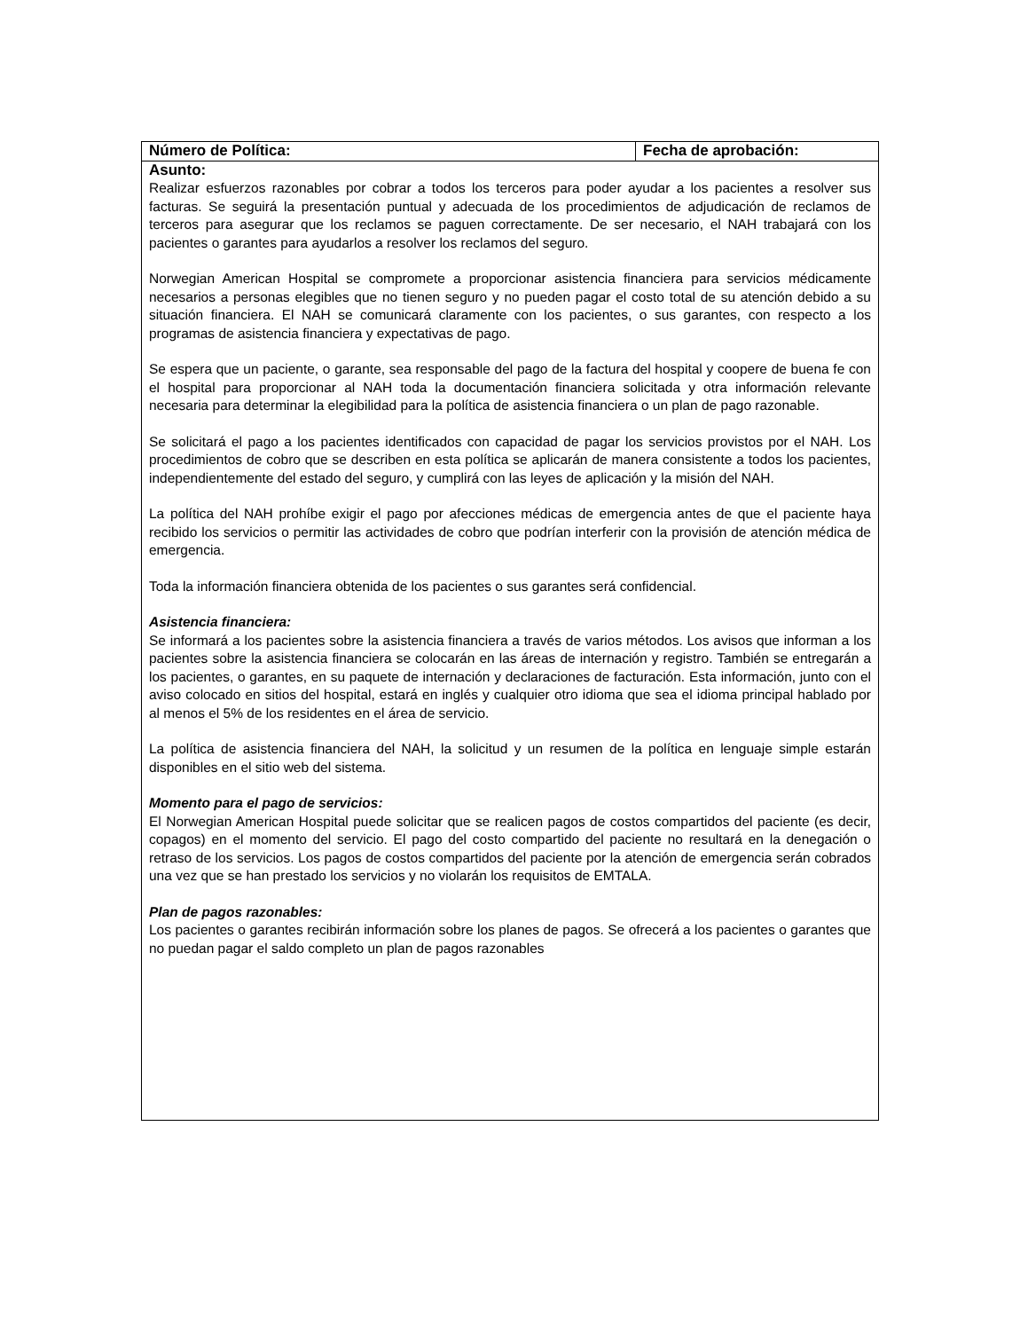| Número de Política: | Fecha de aprobación: |
| Asunto: | |
| Realizar esfuerzos razonables por cobrar a todos los terceros para poder ayudar a los pacientes a resolver sus facturas. Se seguirá la presentación puntual y adecuada de los procedimientos de adjudicación de reclamos de terceros para asegurar que los reclamos se paguen correctamente. De ser necesario, el NAH trabajará con los pacientes o garantes para ayudarlos a resolver los reclamos del seguro. Norwegian American Hospital se compromete a proporcionar asistencia financiera para servicios médicamente necesarios a personas elegibles que no tienen seguro y no pueden pagar el costo total de su atención debido a su situación financiera. El NAH se comunicará claramente con los pacientes, o sus garantes, con respecto a los programas de asistencia financiera y expectativas de pago. Se espera que un paciente, o garante, sea responsable del pago de la factura del hospital y coopere de buena fe con el hospital para proporcionar al NAH toda la documentación financiera solicitada y otra información relevante necesaria para determinar la elegibilidad para la política de asistencia financiera o un plan de pago razonable. Se solicitará el pago a los pacientes identificados con capacidad de pagar los servicios provistos por el NAH. Los procedimientos de cobro que se describen en esta política se aplicarán de manera consistente a todos los pacientes, independientemente del estado del seguro, y cumplirá con las leyes de aplicación y la misión del NAH. La política del NAH prohíbe exigir el pago por afecciones médicas de emergencia antes de que el paciente haya recibido los servicios o permitir las actividades de cobro que podrían interferir con la provisión de atención médica de emergencia. Toda la información financiera obtenida de los pacientes o sus garantes será confidencial. Asistencia financiera: Se informará a los pacientes sobre la asistencia financiera a través de varios métodos. Los avisos que informan a los pacientes sobre la asistencia financiera se colocarán en las áreas de internación y registro. También se entregarán a los pacientes, o garantes, en su paquete de internación y declaraciones de facturación. Esta información, junto con el aviso colocado en sitios del hospital, estará en inglés y cualquier otro idioma que sea el idioma principal hablado por al menos el 5% de los residentes en el área de servicio. La política de asistencia financiera del NAH, la solicitud y un resumen de la política en lenguaje simple estarán disponibles en el sitio web del sistema. Momento para el pago de servicios: El Norwegian American Hospital puede solicitar que se realicen pagos de costos compartidos del paciente (es decir, copagos) en el momento del servicio. El pago del costo compartido del paciente no resultará en la denegación o retraso de los servicios. Los pagos de costos compartidos del paciente por la atención de emergencia serán cobrados una vez que se han prestado los servicios y no violarán los requisitos de EMTALA. Plan de pagos razonables: Los pacientes o garantes recibirán información sobre los planes de pagos. Se ofrecerá a los pacientes o garantes que no puedan pagar el saldo completo un plan de pagos razonables | |